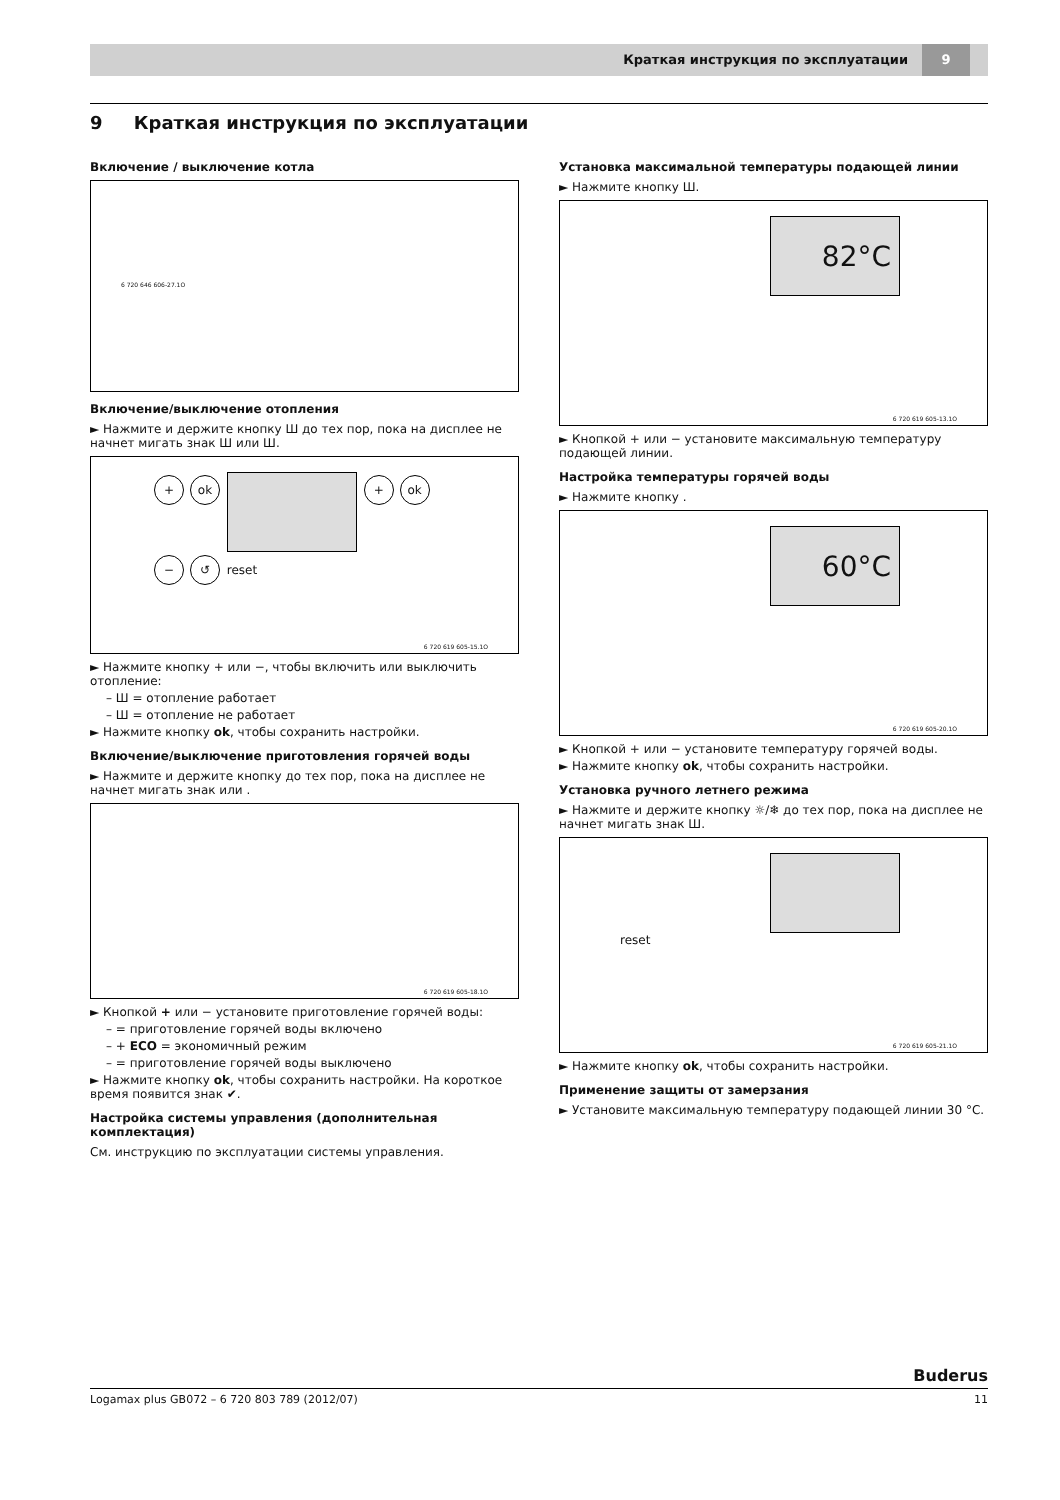Краткая инструкция по эксплуатации 9
9 Краткая инструкция по эксплуатации
Включение / выключение котла
6 720 646 606-27.1O
Включение/выключение отопления
► Нажмите и держите кнопку Ш до тех пор, пока на дисплее не начнет мигать знак Ш или Ш.
+ ok + ok
− ↺ reset
6 720 619 605-15.1O
► Нажмите кнопку + или −, чтобы включить или выключить отопление:
– Ш = отопление работает
– Ш = отопление не работает
► Нажмите кнопку ok, чтобы сохранить настройки.
Включение/выключение приготовления горячей воды
► Нажмите и держите кнопку до тех пор, пока на дисплее не начнет мигать знак или .
6 720 619 605-18.1O
► Кнопкой + или − установите приготовление горячей воды:
– = приготовление горячей воды включено
– + ECO = экономичный режим
– = приготовление горячей воды выключено
► Нажмите кнопку ok, чтобы сохранить настройки. На короткое время появится знак ✔.
Настройка системы управления (дополнительная комплектация)
См. инструкцию по эксплуатации системы управления.
Установка максимальной температуры подающей линии
► Нажмите кнопку Ш.
82°C
6 720 619 605-13.1O
► Кнопкой + или − установите максимальную температуру подающей линии.
Настройка температуры горячей воды
► Нажмите кнопку .
60°C
6 720 619 605-20.1O
► Кнопкой + или − установите температуру горячей воды.
► Нажмите кнопку ok, чтобы сохранить настройки.
Установка ручного летнего режима
► Нажмите и держите кнопку ☼/❄ до тех пор, пока на дисплее не начнет мигать знак Ш.
reset
6 720 619 605-21.1O
► Нажмите кнопку ok, чтобы сохранить настройки.
Применение защиты от замерзания
► Установите максимальную температуру подающей линии 30 °C.
Buderus
Logamax plus GB072 – 6 720 803 789 (2012/07) 11